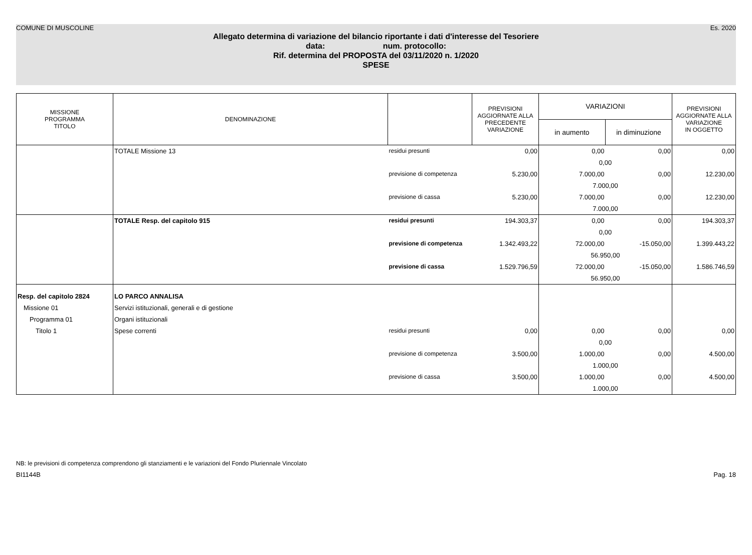COMUNE DI MUSCOLINE Es. 2020
Allegato determina di variazione del bilancio riportante i dati d'interesse del Tesoriere
data: num. protocollo:
Rif. determina del PROPOSTA del 03/11/2020 n. 1/2020
SPESE
| MISSIONE PROGRAMMA TITOLO | DENOMINAZIONE | | PREVISIONI AGGIORNATE ALLA PRECEDENTE VARIAZIONE | VARIAZIONI | | PREVISIONI AGGIORNATE ALLA VARIAZIONE IN OGGETTO |
| --- | --- | --- | --- | --- | --- | --- |
| | | | | in aumento | in diminuzione | |
| | TOTALE Missione 13 | residui presunti | 0,00 | 0,00 | 0,00 | 0,00 |
| | | | | 0,00 | | |
| | | previsione di competenza | 5.230,00 | 7.000,00 | 0,00 | 12.230,00 |
| | | | | 7.000,00 | | |
| | | previsione di cassa | 5.230,00 | 7.000,00 | 0,00 | 12.230,00 |
| | | | | 7.000,00 | | |
| | TOTALE Resp. del capitolo 915 | residui presunti | 194.303,37 | 0,00 | 0,00 | 194.303,37 |
| | | | | 0,00 | | |
| | | previsione di competenza | 1.342.493,22 | 72.000,00 | -15.050,00 | 1.399.443,22 |
| | | | | 56.950,00 | | |
| | | previsione di cassa | 1.529.796,59 | 72.000,00 | -15.050,00 | 1.586.746,59 |
| | | | | 56.950,00 | | |
| Resp. del capitolo 2824 | LO PARCO ANNALISA | | | | | |
| Missione 01 | Servizi istituzionali, generali e di gestione | | | | | |
| Programma 01 | Organi istituzionali | | | | | |
| Titolo 1 | Spese correnti | residui presunti | 0,00 | 0,00 | 0,00 | 0,00 |
| | | | | 0,00 | | |
| | | previsione di competenza | 3.500,00 | 1.000,00 | 0,00 | 4.500,00 |
| | | | | 1.000,00 | | |
| | | previsione di cassa | 3.500,00 | 1.000,00 | 0,00 | 4.500,00 |
| | | | | 1.000,00 | | |
NB: le previsioni di competenza comprendono gli stanziamenti e le variazioni del Fondo Pluriennale Vincolato
BI1144B Pag. 18